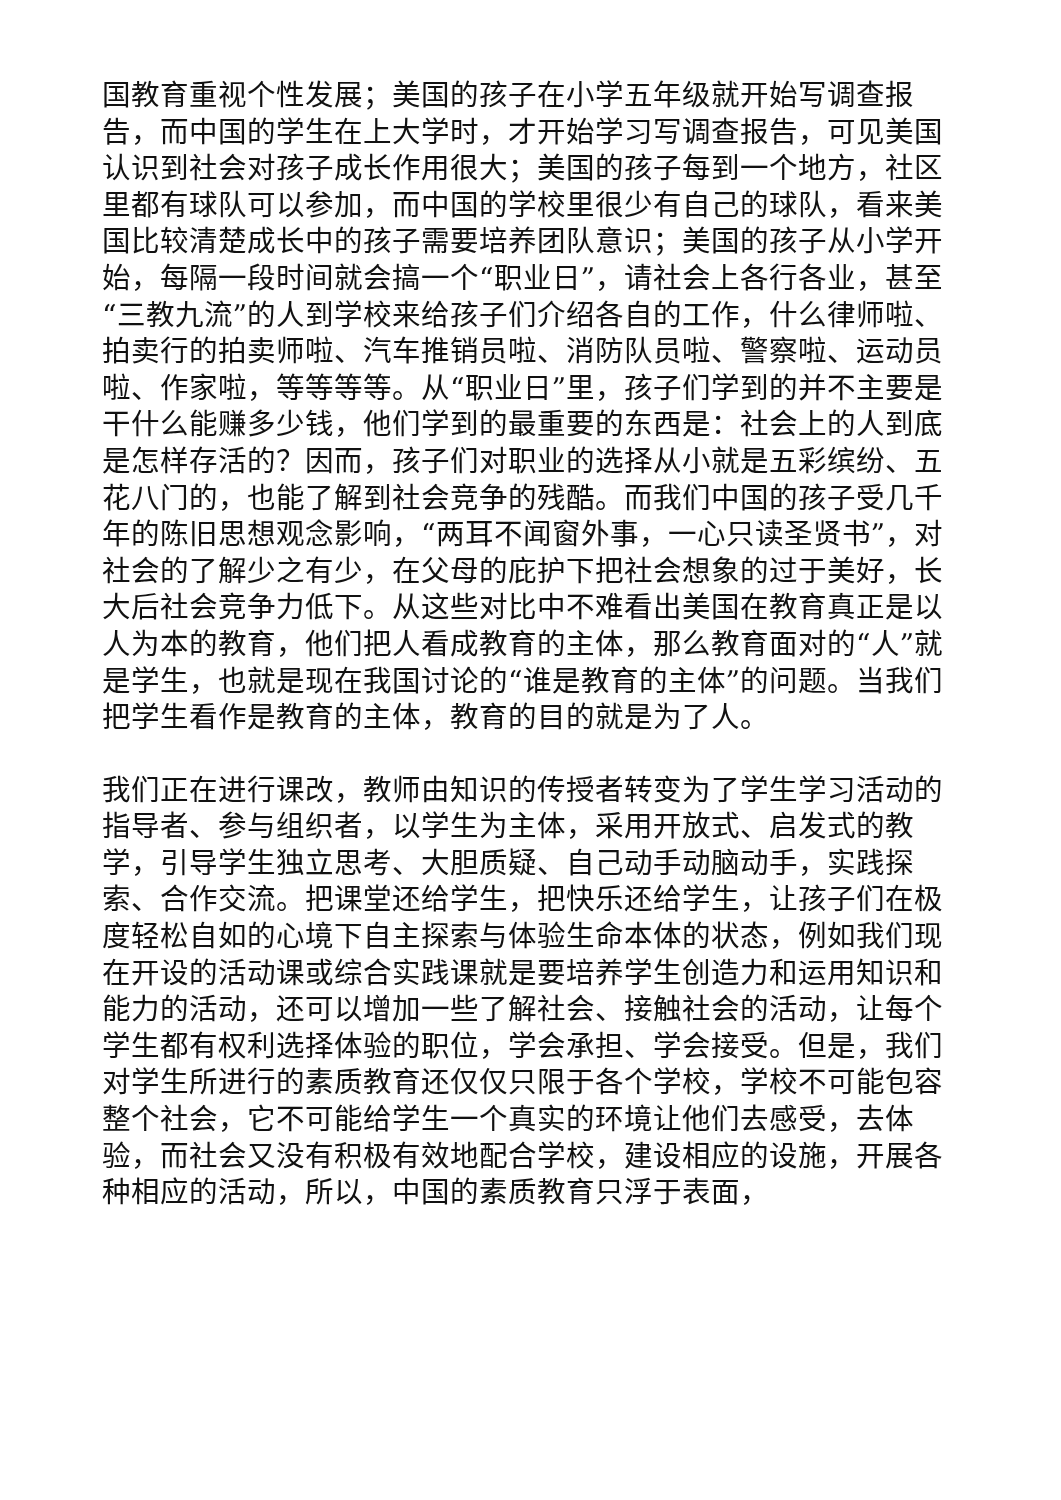国教育重视个性发展；美国的孩子在小学五年级就开始写调查报告，而中国的学生在上大学时，才开始学习写调查报告，可见美国认识到社会对孩子成长作用很大；美国的孩子每到一个地方，社区里都有球队可以参加，而中国的学校里很少有自己的球队，看来美国比较清楚成长中的孩子需要培养团队意识；美国的孩子从小学开始，每隔一段时间就会搞一个“职业日”，请社会上各行各业，甚至“三教九流”的人到学校来给孩子们介绍各自的工作，什么律师啦、拍卖行的拍卖师啦、汽车推销员啦、消防队员啦、警察啦、运动员啦、作家啦，等等等等。从“职业日”里，孩子们学到的并不主要是干什么能赚多少钱，他们学到的最重要的东西是：社会上的人到底是怎样存活的？因而，孩子们对职业的选择从小就是五彩缤纷、五花八门的，也能了解到社会竞争的残酷。而我们中国的孩子受几千年的陈旧思想观念影响，“两耳不闻窗外事，一心只读圣贤书”，对社会的了解少之有少，在父母的庇护下把社会想象的过于美好，长大后社会竞争力低下。从这些对比中不难看出美国在教育真正是以人为本的教育，他们把人看成教育的主体，那么教育面对的“人”就是学生，也就是现在我国讨论的“谁是教育的主体”的问题。当我们把学生看作是教育的主体，教育的目的就是为了人。
我们正在进行课改，教师由知识的传授者转变为了学生学习活动的指导者、参与组织者，以学生为主体，采用开放式、启发式的教学，引导学生独立思考、大胆质疑、自己动手动脑动手，实践探索、合作交流。把课堂还给学生，把快乐还给学生，让孩子们在极度轻松自如的心境下自主探索与体验生命本体的状态，例如我们现在开设的活动课或综合实践课就是要培养学生创造力和运用知识和能力的活动，还可以增加一些了解社会、接触社会的活动，让每个学生都有权利选择体验的职位，学会承担、学会接受。但是，我们对学生所进行的素质教育还仅仅只限于各个学校，学校不可能包容整个社会，它不可能给学生一个真实的环境让他们去感受，去体验，而社会又没有积极有效地配合学校，建设相应的设施，开展各种相应的活动，所以，中国的素质教育只浮于表面，